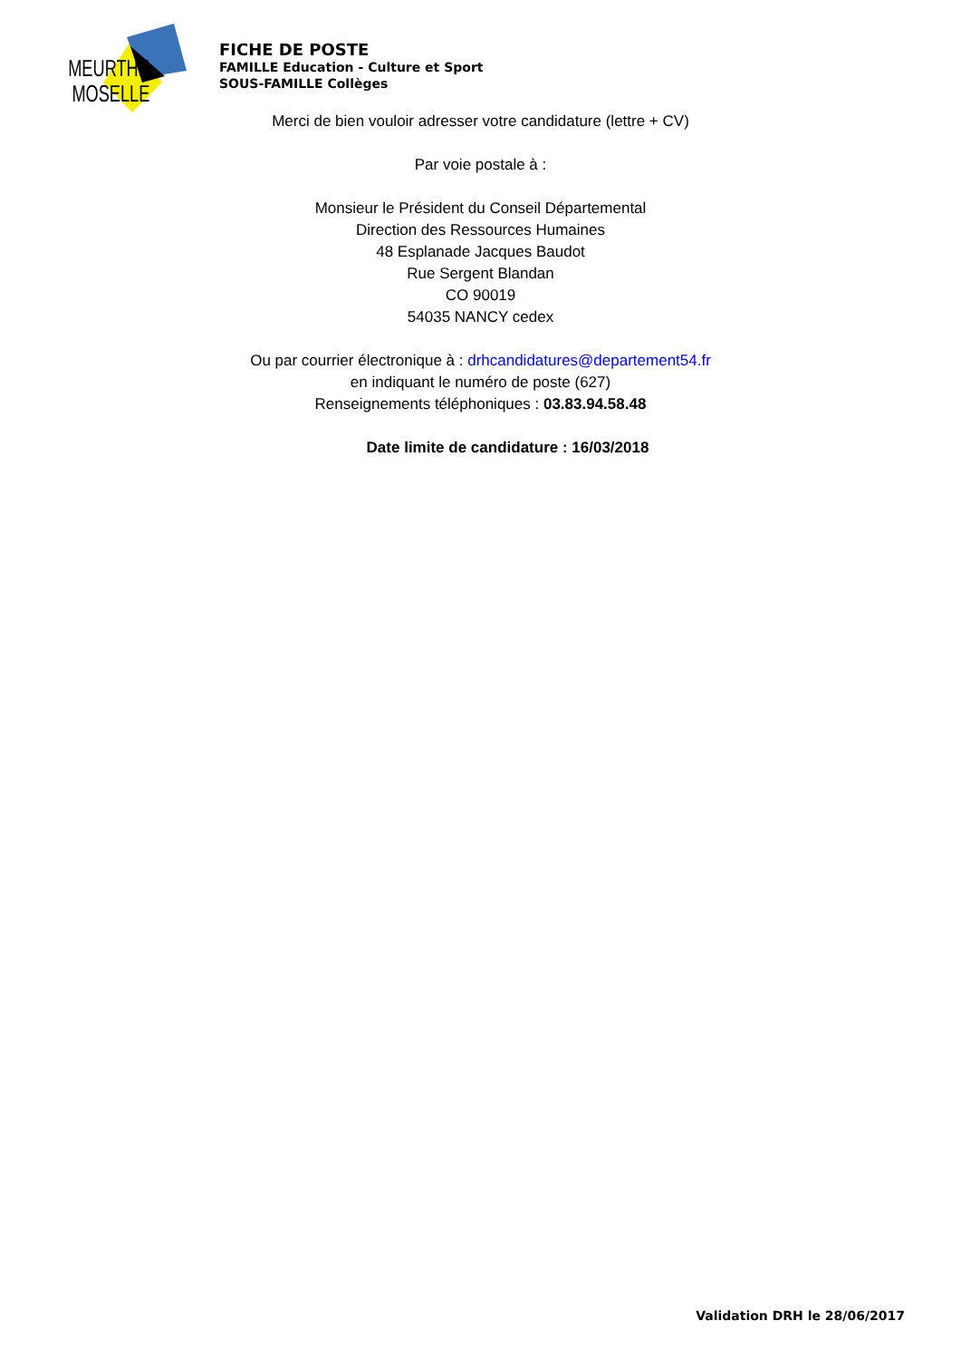MEURTHE
MOSELLE
FICHE DE POSTE
FAMILLE Education - Culture et Sport
SOUS-FAMILLE Collèges
Merci de bien vouloir adresser votre candidature (lettre + CV)
Par voie postale à :
Monsieur le Président du Conseil Départemental
Direction des Ressources Humaines
48 Esplanade Jacques Baudot
Rue Sergent Blandan
CO 90019
54035 NANCY cedex
Ou par courrier électronique à : drhcandidatures@departement54.fr
en indiquant le numéro de poste (627)
Renseignements téléphoniques : 03.83.94.58.48
Date limite de candidature : 16/03/2018
Validation DRH le 28/06/2017